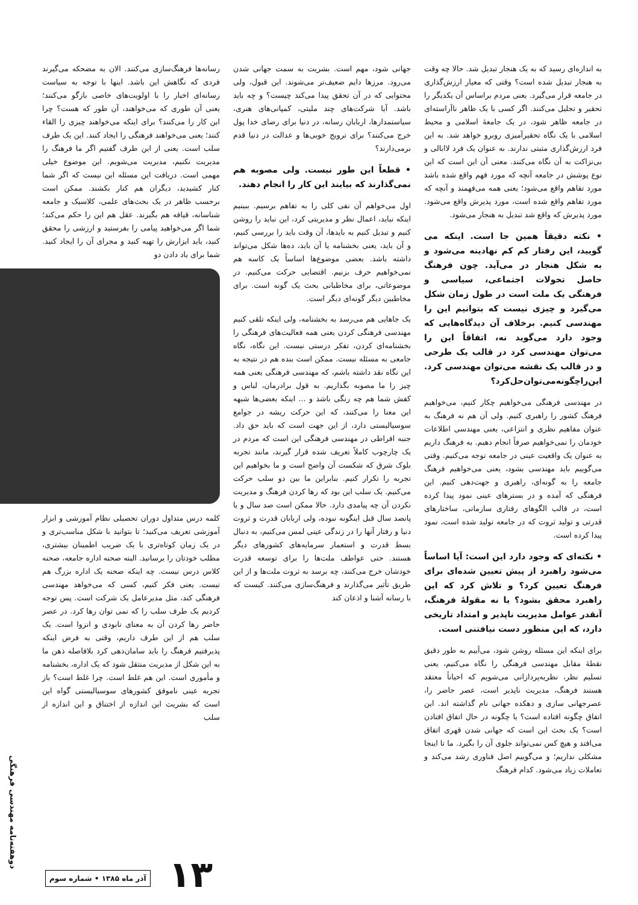به اندازه‌ای رسید که به یک هنجار تبدیل شد. حالا چه وقت به هنجار تبدیل شده است؟ وقتی که معیار ارزش‌گذاری در جامعه قرار می‌گیرد. یعنی مردم براساس آن یکدیگر را تحقیر و تجلیل می‌کنند. اگر کسی با یک ظاهر ناآراسته‌ای در جامعه ظاهر شود، در یک جامعهٔ اسلامی و محیط اسلامی با یک نگاه تحقیرآمیزی روبرو خواهد شد. به این فرد ارزش‌گذاری مثبتی ندارند. به عنوان یک فرد لاابالی و بی‌نزاکت به آن نگاه می‌کنند. معنی آن این است که این نوع پوشش در جامعه آنچه که مورد فهم واقع شده باشد مورد تفاهم واقع می‌شود؛ یعنی همه می‌فهمند و آنچه که مورد تفاهم واقع شده است، مورد پذیرش واقع می‌شود. مورد پذیرش که واقع شد تبدیل به هنجار می‌شود.
• نکته دقیقاً همین جا است. اینکه می گویید، این رفتار کم کم نهادینه می‌شود و به شکل هنجار در می‌آید. چون فرهنگ حاصل تحولات اجتماعی، سیاسی و فرهنگی یک ملت است در طول زمان شکل می‌گیرد و چیزی نیست که بتوانیم این را مهندسی کنیم. برخلاف آن دیدگاه‌هایی که وجود دارد می‌گوید نه، اتفاقاً این را می‌توان مهندسی کرد در قالب یک طرحی و در قالب یک نقشه می‌توان مهندسی کرد. این‌راچگونه‌می‌توان‌حل‌کرد؟
در مهندسی فرهنگی می‌خواهیم چکار کنیم، می‌خواهیم فرهنگ کشور را راهبری کنیم. ولی آن هم نه فرهنگ به عنوان مفاهیم نظری و انتزاعی، یعنی مهندسی اطلاعات خودمان را نمی‌خواهیم صرفاً انجام دهیم. به فرهنگ داریم به عنوان یک واقعیت عینی در جامعه توجه می‌کنیم. وقتی می‌گوییم باید مهندسی بشود، یعنی می‌خواهیم فرهنگ جامعه را به گونه‌ای، راهبری و جهت‌دهی کنیم. این فرهنگی که آمده و در بسترهای عینی نمود پیدا کرده است، در قالب الگوهای رفتاری سازمانی، ساختارهای قدرتی و تولید ثروت که در جامعه تولید شده است، نمود پیدا کرده است.
• نکته‌ای که وجود دارد این است: آیا اساساً می‌شود راهبرد از پیش تعیین شده‌ای برای فرهنگ تعیین کرد؟ و تلاش کرد که این راهبرد محقق بشود؟ یا نه مقولهٔ فرهنگ، آنقدر عوامل مدیریت ناپذیر و امتداد تاریخی دارد، که این منظور دست نیافتنی است.
برای اینکه این مسئله روشن شود، می‌آییم به طور دقیق نقطهٔ مقابل مهندسی فرهنگی را نگاه می‌کنیم، یعنی تسلیم نظر، نظریه‌پردازانی می‌شویم که احیاناً معتقد هستند فرهنگ، مدیریت ناپذیر است، عصر حاضر را، عصرجهانی سازی و دهکده جهانی نام گذاشته اند. این اتفاق چگونه افتاده است؟ یا چگونه در حال اتفاق افتادن است؟ یک بحث این است که جهانی شدن قهری اتفاق می‌افتد و هیچ کس نمی‌تواند جلوی آن را بگیرد. ما تا اینجا مشکلی نداریم؛ و می‌گوییم اصل فناوری رشد می‌کند و تعاملات زیاد می‌شود. کدام فرهنگ
جهانی شود، مهم است. بشریت به سمت جهانی شدن می‌رود. مرزها دایم ضعیف‌تر می‌شوند. این قبول، ولی محتوایی که در آن تحقق پیدا می‌کند چیست؟ و چه باید باشد. آیا شرکت‌های چند ملیتی، کمپانی‌های هنری، سیاستمدارها، اربابان رسانه، در دنیا برای رضای خدا پول خرج می‌کنند؟ برای ترویج خوبی‌ها و عدالت در دنیا قدم برمی‌دارند؟
• قطعاً این طور نیست. ولی مصوبه هم نمی‌گذارند که بیایند این کار را انجام دهند.
اول می‌خواهم آن نفی کلی را به تفاهم برسیم. ببینیم اینکه نباید، اعمال نظر و مدیریتی کرد، این نباید را روشن کنیم و تبدیل کنیم به بایدها، آن وقت باید را بررسی کنیم، و آن باید، یعنی بخشنامه یا آن باید، ده‌ها شکل می‌تواند داشته باشد. بعضی موضوع‌ها اساساً یک کاسه هم نمی‌خواهیم حرف بزنیم. اقتضایی حرکت می‌کنیم. در موضوعاتی، برای مخاطبانی بحث یک گونه است. برای مخاطبین دیگر گونه‌ای دیگر است.
یک جاهایی هم می‌رسد به بخشنامه، ولی اینکه تلقی کنیم مهندسی فرهنگی کردن یعنی همه فعالیت‌های فرهنگی را بخشنامه‌ای کردن، تفکر درستی نیست. این نگاه، نگاه جامعی به مسئله نیست. ممکن است بنده هم در نتیجه به این نگاه نقد داشته باشم، که مهندسی فرهنگی یعنی همه چیز را ما مصوبه بگذاریم. به قول برادرمان، لباس و کفش شما هم چه رنگی باشد و ... اینکه بعضی‌ها شبهه این معنا را می‌کنند، که این حرکت ریشه در جوامع سوسیالیستی دارد، از این جهت است که باید حق داد. جنبه افراطی در مهندسی فرهنگی این است که مردم در یک چارچوب کاملاً تعریف شده قرار گیرند، مانند تجربه بلوک شرق که شکست آن واضح است و ما بخواهیم این تجربه را تکرار کنیم. بنابراین ما بین دو سلب حرکت می‌کنیم. یک سلب این بود که رها کردن فرهنگ و مدیریت نکردن آن چه پیامدی دارد. حالا ممکن است صد سال و یا پانصد سال قبل اینگونه نبوده، ولی اربابان قدرت و ثروت دنیا و رفتار آنها را در زندگی عینی لمس می‌کنیم، به دنبال بسط قدرت و استعمار سرمایه‌های کشورهای دیگر هستند. حتی عواطف ملت‌ها را برای توسعه قدرت خودشان خرج می‌کنند، چه برسد به ثروت ملت‌ها و از این طریق تأثیر می‌گذارند و فرهنگ‌سازی می‌کنند. کیست که با رسانه آشنا و اذعان کند
رسانه‌ها فرهنگ‌سازی می‌کنند. الان به مضحکه می‌گیرند فردی که نگاهش این باشد. اینها با توجه به سیاست رسانه‌ای اخبار را با اولویت‌های خاصی بازگو می‌کنند؛ یعنی آن طوری که می‌خواهند، آن طور که هست؟ چرا این کار را می‌کنند؟ برای اینکه می‌خواهند چیزی را القاء کنند؛ یعنی می‌خواهند فرهنگی را ایجاد کنند. این یک طرف سلب است. یعنی از این طرف گفتیم اگر ما فرهنگ را مدیریت نکنیم، مدیریت می‌شویم. این موضوع خیلی مهمی است. دریافت این مسئله این نیست که اگر شما کنار کشیدید، دیگران هم کنار بکشند. ممکن است برحسب ظاهر در یک بحث‌های علمی، کلاسیک و جامعه شناسانه، قیافه هم بگیرند. عقل هم این را حکم می‌کند؛ شما اگر می‌خواهید پیامی را بفرستید و ارزشی را محقق کنید، باید ابزارش را تهیه کنید و مجرای آن را ایجاد کنید. شما برای یاد دادن دو
کلمه درس متداول دوران تحصیلی نظام آموزشی و ابزار آموزشی تعریف می‌کنید؛ تا بتوانید با شکل مناسب‌تری و در یک زمان کوتاه‌تری با یک ضریب اطمینان بیشتری، مطلب خودتان را برسانید. البته صحنه اداره جامعه، صحنه کلاس درس نیست. چه اینکه صحنه یک اداره بزرگ هم نیست. یعنی فکر کنیم، کسی که می‌خواهد مهندسی فرهنگی کند، مثل مدیرعامل یک شرکت است. پس توجه کردیم یک طرف سلب را که نمی توان رها کرد. در عصر حاضر رها کردن آن به معنای نابودی و انزوا است. یک سلب هم از این طرف داریم، وقتی به فرض اینکه پذیرفتیم فرهنگ را باید سامان‌دهی کرد بلافاصله ذهن ما به این شکل از مدیریت منتقل شود که یک اداره، بخشنامه و مأموری است. این هم غلط است. چرا غلط است؟ باز تجربه عینی ناموفق کشورهای سوسیالیستی گواه این است که بشریت این اندازه از اختناق و این اندازه از سلب
۱۳
آذر ماه ۱۳۸۵ • شماره سوم
دوهفته‌نامه مهندسی فرهنگی